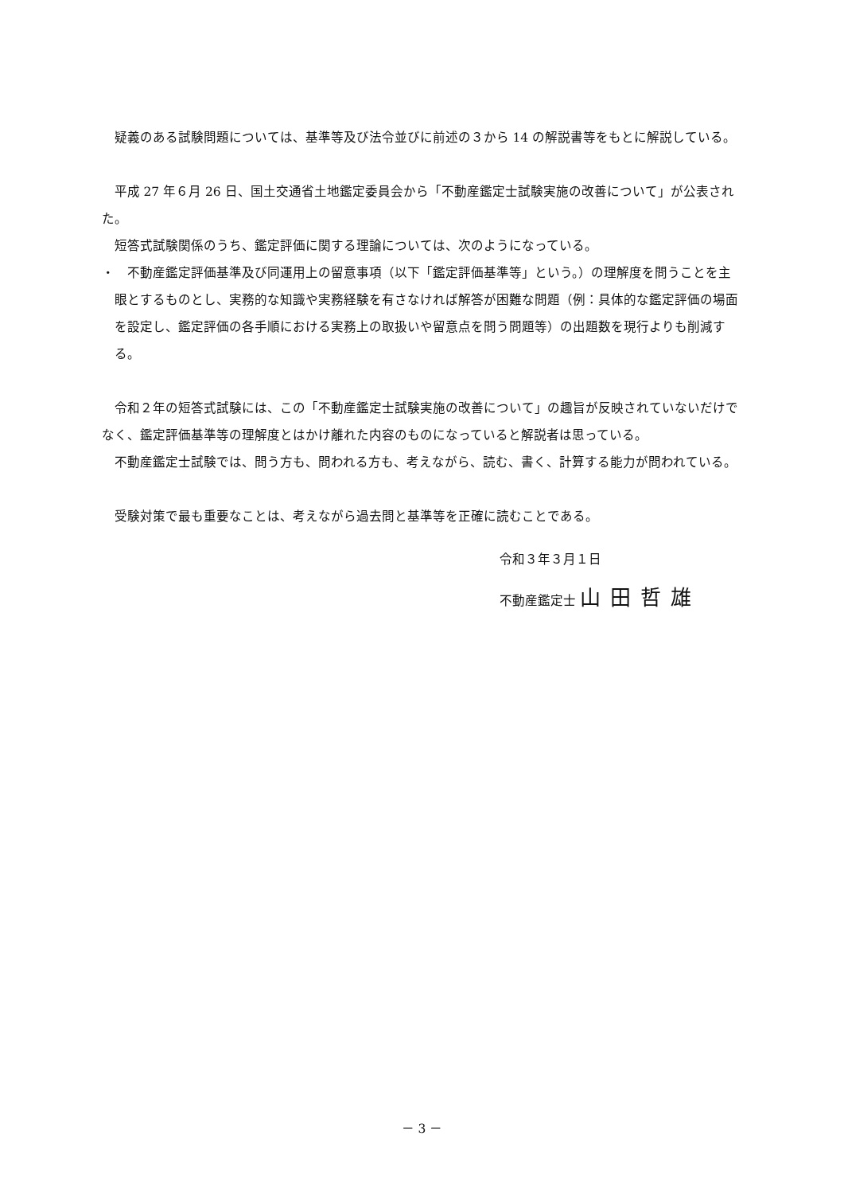疑義のある試験問題については、基準等及び法令並びに前述の３から 14 の解説書等をもとに解説している。
平成 27 年６月 26 日、国土交通省土地鑑定委員会から「不動産鑑定士試験実施の改善について」が公表された。
短答式試験関係のうち、鑑定評価に関する理論については、次のようになっている。
・　不動産鑑定評価基準及び同運用上の留意事項（以下「鑑定評価基準等」という。）の理解度を問うことを主眼とするものとし、実務的な知識や実務経験を有さなければ解答が困難な問題（例：具体的な鑑定評価の場面を設定し、鑑定評価の各手順における実務上の取扱いや留意点を問う問題等）の出題数を現行よりも削減する。
令和２年の短答式試験には、この「不動産鑑定士試験実施の改善について」の趣旨が反映されていないだけでなく、鑑定評価基準等の理解度とはかけ離れた内容のものになっていると解説者は思っている。
不動産鑑定士試験では、問う方も、問われる方も、考えながら、読む、書く、計算する能力が問われている。
受験対策で最も重要なことは、考えながら過去問と基準等を正確に読むことである。
令和３年３月１日
不動産鑑定士 山田哲雄
－ 3 －